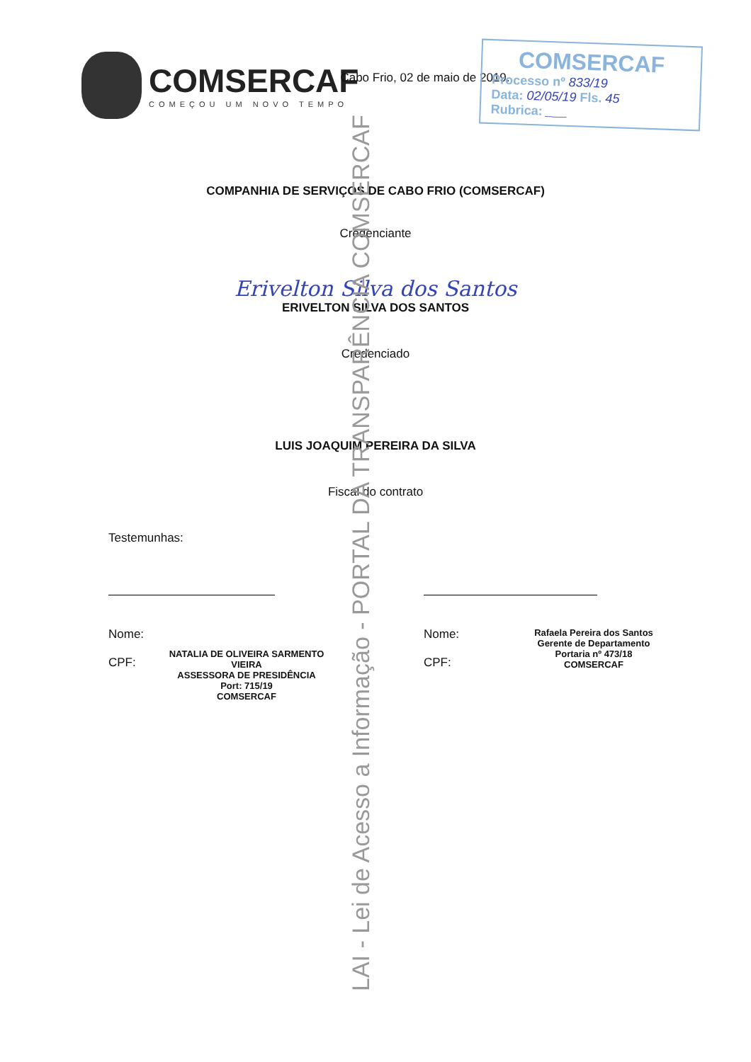COMSERCAF
COMEÇOU UM NOVO TEMPO
COMSERCAF
Processo nº 833/19
Data: 02/05/19 Fls. 45
Rubrica: ___
Cabo Frio, 02 de maio de 2019.
COMPANHIA DE SERVIÇOS DE CABO FRIO (COMSERCAF)
Credenciante
Erivelton Silva dos Santos
ERIVELTON SILVA DOS SANTOS
Credenciado
LUIS JOAQUIM PEREIRA DA SILVA
Fiscal do contrato
Testemunhas:
Nome:
CPF:
NATALIA DE OLIVEIRA SARMENTO VIEIRA
ASSESSORA DE PRESIDÊNCIA
Port: 715/19
COMSERCAF
Nome:
CPF:
Rafaela Pereira dos Santos
Gerente de Departamento
Portaria nº 473/18
COMSERCAF
LAI - Lei de Acesso a Informação - PORTAL DA TRANSPARÊNCIA COMSERCAF